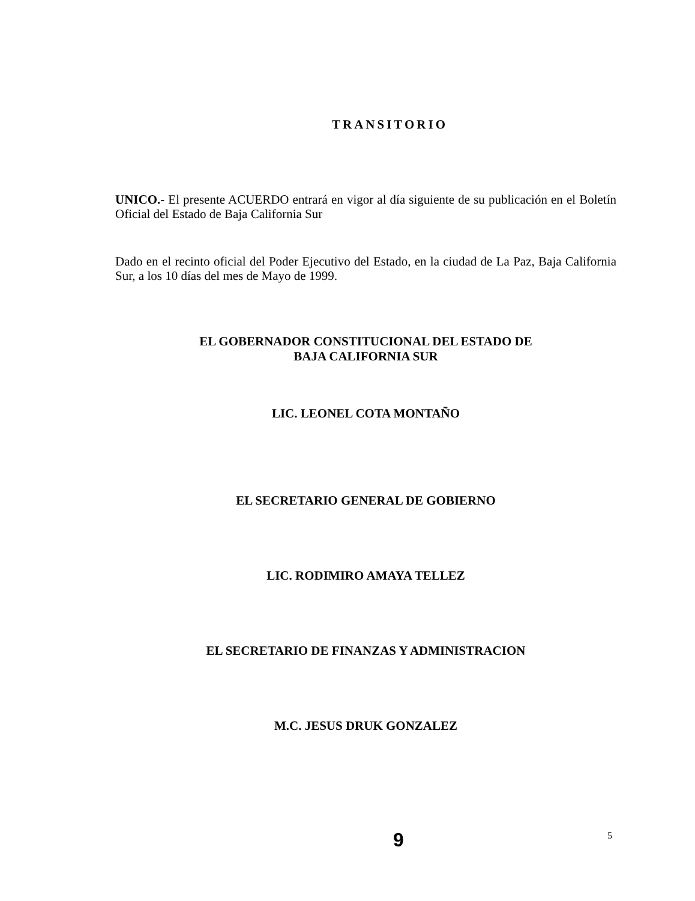TRANSITORIO
UNICO.- El presente ACUERDO entrará en vigor al día siguiente de su publicación en el Boletín Oficial del Estado de Baja California Sur
Dado en el recinto oficial del Poder Ejecutivo del Estado, en la ciudad de La Paz, Baja California Sur, a los 10 días del mes de Mayo de 1999.
EL GOBERNADOR CONSTITUCIONAL DEL ESTADO DE
BAJA CALIFORNIA SUR
LIC. LEONEL COTA MONTAÑO
EL SECRETARIO GENERAL DE GOBIERNO
LIC. RODIMIRO AMAYA TELLEZ
EL SECRETARIO DE FINANZAS Y ADMINISTRACION
M.C. JESUS DRUK GONZALEZ
9 5